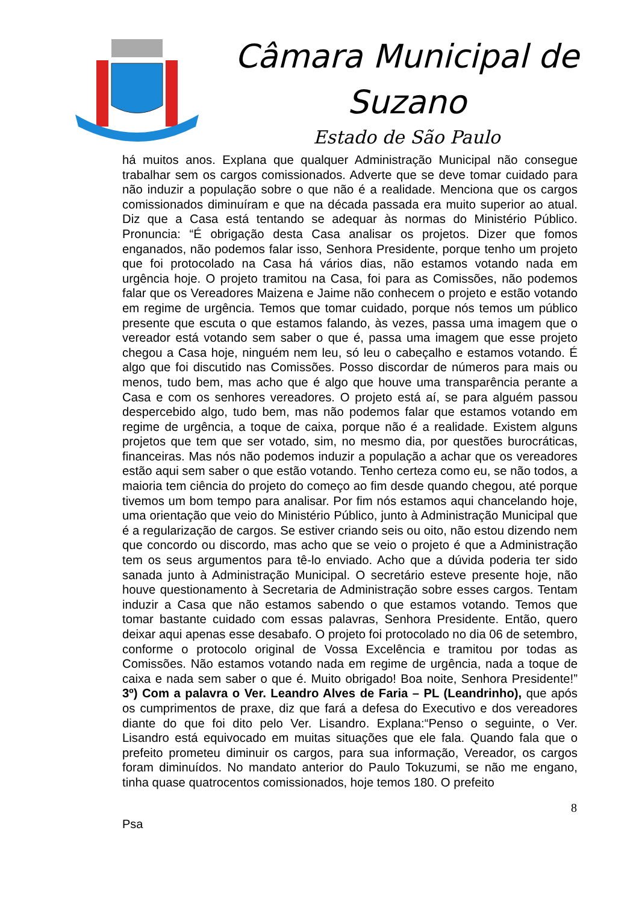Câmara Municipal de
Suzano
Estado de São Paulo
há muitos anos. Explana que qualquer Administração Municipal não consegue trabalhar sem os cargos comissionados. Adverte que se deve tomar cuidado para não induzir a população sobre o que não é a realidade. Menciona que os cargos comissionados diminuíram e que na década passada era muito superior ao atual. Diz que a Casa está tentando se adequar às normas do Ministério Público. Pronuncia: “É obrigação desta Casa analisar os projetos. Dizer que fomos enganados, não podemos falar isso, Senhora Presidente, porque tenho um projeto que foi protocolado na Casa há vários dias, não estamos votando nada em urgência hoje. O projeto tramitou na Casa, foi para as Comissões, não podemos falar que os Vereadores Maizena e Jaime não conhecem o projeto e estão votando em regime de urgência. Temos que tomar cuidado, porque nós temos um público presente que escuta o que estamos falando, às vezes, passa uma imagem que o vereador está votando sem saber o que é, passa uma imagem que esse projeto chegou a Casa hoje, ninguém nem leu, só leu o cabeçalho e estamos votando. É algo que foi discutido nas Comissões. Posso discordar de números para mais ou menos, tudo bem, mas acho que é algo que houve uma transparência perante a Casa e com os senhores vereadores. O projeto está aí, se para alguém passou despercebido algo, tudo bem, mas não podemos falar que estamos votando em regime de urgência, a toque de caixa, porque não é a realidade. Existem alguns projetos que tem que ser votado, sim, no mesmo dia, por questões burocráticas, financeiras. Mas nós não podemos induzir a população a achar que os vereadores estão aqui sem saber o que estão votando. Tenho certeza como eu, se não todos, a maioria tem ciência do projeto do começo ao fim desde quando chegou, até porque tivemos um bom tempo para analisar. Por fim nós estamos aqui chancelando hoje, uma orientação que veio do Ministério Público, junto à Administração Municipal que é a regularização de cargos. Se estiver criando seis ou oito, não estou dizendo nem que concordo ou discordo, mas acho que se veio o projeto é que a Administração tem os seus argumentos para tê-lo enviado. Acho que a dúvida poderia ter sido sanada junto à Administração Municipal. O secretário esteve presente hoje, não houve questionamento à Secretaria de Administração sobre esses cargos. Tentam induzir a Casa que não estamos sabendo o que estamos votando. Temos que tomar bastante cuidado com essas palavras, Senhora Presidente. Então, quero deixar aqui apenas esse desabafo. O projeto foi protocolado no dia 06 de setembro, conforme o protocolo original de Vossa Excelência e tramitou por todas as Comissões. Não estamos votando nada em regime de urgência, nada a toque de caixa e nada sem saber o que é. Muito obrigado! Boa noite, Senhora Presidente!” 3º) Com a palavra o Ver. Leandro Alves de Faria – PL (Leandrinho), que após os cumprimentos de praxe, diz que fará a defesa do Executivo e dos vereadores diante do que foi dito pelo Ver. Lisandro. Explana:“Penso o seguinte, o Ver. Lisandro está equivocado em muitas situações que ele fala. Quando fala que o prefeito prometeu diminuir os cargos, para sua informação, Vereador, os cargos foram diminuídos. No mandato anterior do Paulo Tokuzumi, se não me engano, tinha quase quatrocentos comissionados, hoje temos 180. O prefeito
8
Psa